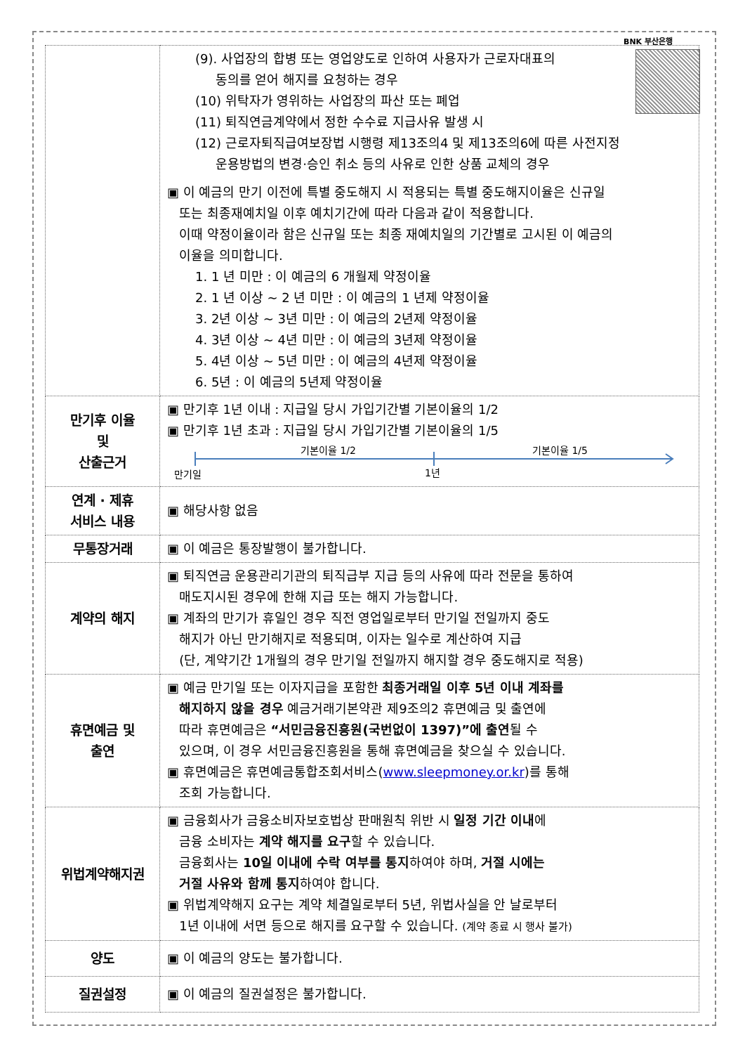BNK 부산은행
| | (9). 사업장의 합병 또는 영업양도로 인하여 사용자가 근로자대표의 동의를 얻어 해지를 요청하는 경우 (10) 위탁자가 영위하는 사업장의 파산 또는 폐업 (11) 퇴직연금계약에서 정한 수수료 지급사유 발생 시 (12) 근로자퇴직급여보장법 시행령 제13조의4 및 제13조의6에 따른 사전지정 운용방법의 변경·승인 취소 등의 사유로 인한 상품 교체의 경우 ▣ 이 예금의 만기 이전에 특별 중도해지 시 적용되는 특별 중도해지이율은 신규일 또는 최종재예치일 이후 예치기간에 따라 다음과 같이 적용합니다. 이때 약정이율이라 함은 신규일 또는 최종 재예치일의 기간별로 고시된 이 예금의 이율을 의미합니다. 1. 1 년 미만 : 이 예금의 6 개월제 약정이율 2. 1 년 이상 ~ 2 년 미만 : 이 예금의 1 년제 약정이율 3. 2년 이상 ~ 3년 미만 : 이 예금의 2년제 약정이율 4. 3년 이상 ~ 4년 미만 : 이 예금의 3년제 약정이율 5. 4년 이상 ~ 5년 미만 : 이 예금의 4년제 약정이율 6. 5년 : 이 예금의 5년제 약정이율 |
| 만기후 이율 및 산출근거 | ▣ 만기후 1년 이내 : 지급일 당시 가입기간별 기본이율의 1/2 ▣ 만기후 1년 초과 : 지급일 당시 가입기간별 기본이율의 1/5 기본이율 1/2 기본이율 1/5 만기일 1년 |
| 연계 · 제휴 서비스 내용 | ▣ 해당사항 없음 |
| 무통장거래 | ▣ 이 예금은 통장발행이 불가합니다. |
| 계약의 해지 | ▣ 퇴직연금 운용관리기관의 퇴직급부 지급 등의 사유에 따라 전문을 통하여 매도지시된 경우에 한해 지급 또는 해지 가능합니다. ▣ 계좌의 만기가 휴일인 경우 직전 영업일로부터 만기일 전일까지 중도 해지가 아닌 만기해지로 적용되며, 이자는 일수로 계산하여 지급 (단, 계약기간 1개월의 경우 만기일 전일까지 해지할 경우 중도해지로 적용) |
| 휴면예금 및 출연 | ▣ 예금 만기일 또는 이자지급을 포함한 최종거래일 이후 5년 이내 계좌를 해지하지 않을 경우 예금거래기본약관 제9조의2 휴면예금 및 출연에 따라 휴면예금은 “서민금융진흥원(국번없이 1397)”에 출연 될 수 있으며, 이 경우 서민금융진흥원을 통해 휴면예금을 찾으실 수 있습니다. ▣ 휴면예금은 휴면예금통합조회서비스( www.sleepmoney.or.kr )를 통해 조회 가능합니다. |
| 위법계약해지권 | ▣ 금융회사가 금융소비자보호법상 판매원칙 위반 시 일정 기간 이내 에 금융 소비자는 계약 해지를 요구 할 수 있습니다. 금융회사는 10일 이내에 수락 여부를 통지 하여야 하며, 거절 시에는 거절 사유와 함께 통지 하여야 합니다. ▣ 위법계약해지 요구는 계약 체결일로부터 5년, 위법사실을 안 날로부터 1년 이내에 서면 등으로 해지를 요구할 수 있습니다. (계약 종료 시 행사 불가) |
| 양도 | ▣ 이 예금의 양도는 불가합니다. |
| 질권설정 | ▣ 이 예금의 질권설정은 불가합니다. |